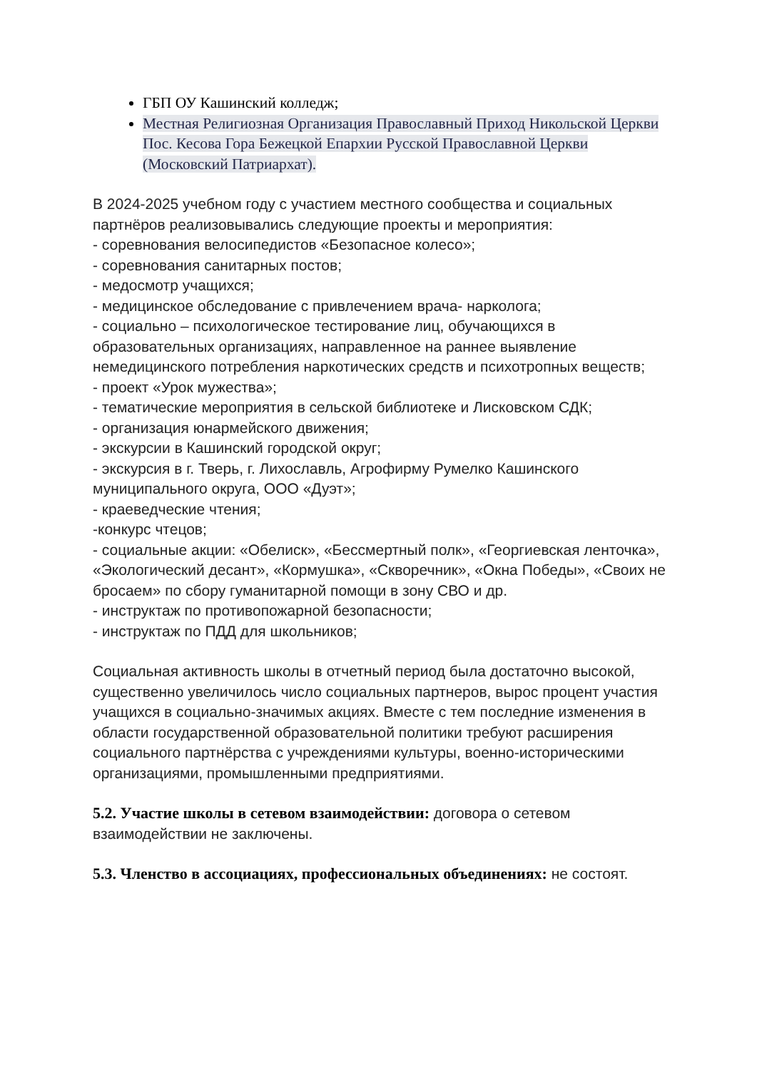ГБП ОУ Кашинский колледж;
Местная Религиозная Организация Православный Приход Никольской Церкви Пос. Кесова Гора Бежецкой Епархии Русской Православной Церкви (Московский Патриархат).
В 2024-2025 учебном году с участием местного сообщества и социальных партнёров реализовывались следующие проекты и мероприятия:
- соревнования велосипедистов «Безопасное колесо»;
- соревнования санитарных постов;
- медосмотр учащихся;
- медицинское обследование с привлечением врача- нарколога;
- социально – психологическое тестирование лиц, обучающихся в образовательных организациях, направленное на раннее выявление немедицинского потребления наркотических средств и психотропных веществ;
- проект «Урок мужества»;
- тематические мероприятия в сельской библиотеке и Лисковском СДК;
- организация юнармейского движения;
- экскурсии в Кашинский городской округ;
- экскурсия в г. Тверь, г. Лихославль, Агрофирму Румелко Кашинского муниципального округа, ООО «Дуэт»;
- краеведческие чтения;
-конкурс чтецов;
- социальные акции: «Обелиск», «Бессмертный полк», «Георгиевская ленточка», «Экологический десант», «Кормушка», «Скворечник», «Окна Победы», «Своих не бросаем» по сбору гуманитарной помощи в зону СВО и др.
- инструктаж по противопожарной безопасности;
- инструктаж по ПДД для школьников;
Социальная активность школы в отчетный период была достаточно высокой, существенно увеличилось число социальных партнеров, вырос процент участия учащихся в социально-значимых акциях. Вместе с тем последние изменения в области государственной образовательной политики требуют расширения социального партнёрства с учреждениями культуры, военно-историческими организациями, промышленными предприятиями.
5.2. Участие школы в сетевом взаимодействии: договора о сетевом взаимодействии не заключены.
5.3. Членство в ассоциациях, профессиональных объединениях: не состоят.